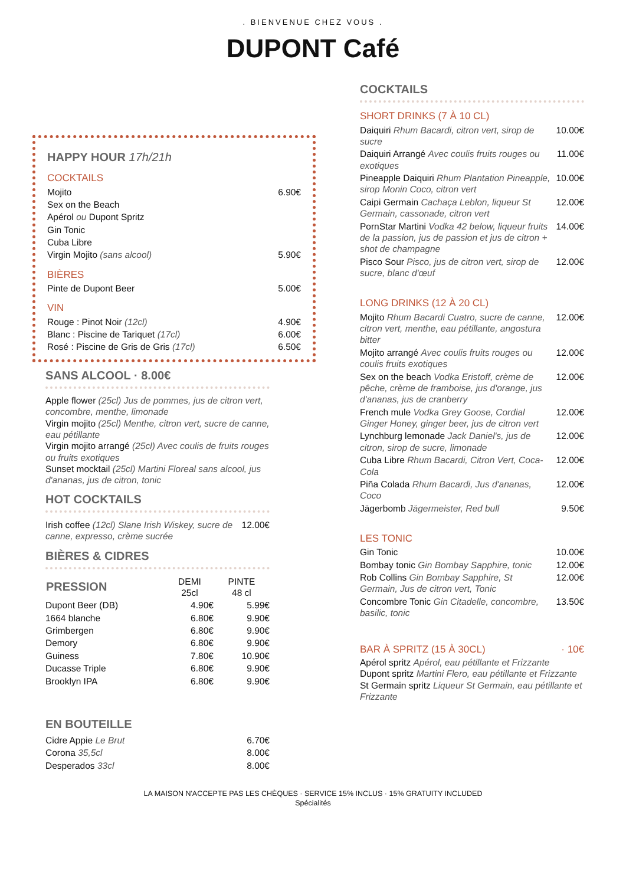. BIENVENUE CHEZ VOUS .
DUPONT Café
HAPPY HOUR 17h/21h
COCKTAILS
| Mojito | 6.90€ |
| Sex on the Beach | |
| Apérol ou Dupont Spritz | |
| Gin Tonic | |
| Cuba Libre | |
| Virgin Mojito (sans alcool) | 5.90€ |
BIÈRES
| Pinte de Dupont Beer | 5.00€ |
VIN
| Rouge : Pinot Noir (12cl) | 4.90€ |
| Blanc : Piscine de Tariquet (17cl) | 6.00€ |
| Rosé : Piscine de Gris de Gris (17cl) | 6.50€ |
SANS ALCOOL · 8.00€
Apple flower (25cl) Jus de pommes, jus de citron vert, concombre, menthe, limonade
Virgin mojito (25cl) Menthe, citron vert, sucre de canne, eau pétillante
Virgin mojito arrangé (25cl) Avec coulis de fruits rouges ou fruits exotiques
Sunset mocktail (25cl) Martini Floreal sans alcool, jus d'ananas, jus de citron, tonic
HOT COCKTAILS
| Irish coffee (12cl) Slane Irish Wiskey, sucre de canne, expresso, crème sucrée | 12.00€ |
BIÈRES & CIDRES
| PRESSION | DEMI 25cl | PINTE 48 cl |
| --- | --- | --- |
| Dupont Beer (DB) | 4.90€ | 5.99€ |
| 1664 blanche | 6.80€ | 9.90€ |
| Grimbergen | 6.80€ | 9.90€ |
| Demory | 6.80€ | 9.90€ |
| Guiness | 7.80€ | 10.90€ |
| Ducasse Triple | 6.80€ | 9.90€ |
| Brooklyn IPA | 6.80€ | 9.90€ |
EN BOUTEILLE
| Cidre Appie Le Brut | 6.70€ |
| Corona 35,5cl | 8.00€ |
| Desperados 33cl | 8.00€ |
COCKTAILS
SHORT DRINKS (7 À 10 CL)
| Daiquiri Rhum Bacardi, citron vert, sirop de sucre | 10.00€ |
| Daiquiri Arrangé Avec coulis fruits rouges ou exotiques | 11.00€ |
| Pineapple Daiquiri Rhum Plantation Pineapple, sirop Monin Coco, citron vert | 10.00€ |
| Caipi Germain Cachaça Leblon, liqueur St Germain, cassonade, citron vert | 12.00€ |
| PornStar Martini Vodka 42 below, liqueur fruits de la passion, jus de passion et jus de citron + shot de champagne | 14.00€ |
| Pisco Sour Pisco, jus de citron vert, sirop de sucre, blanc d'œuf | 12.00€ |
LONG DRINKS (12 À 20 CL)
| Mojito Rhum Bacardi Cuatro, sucre de canne, citron vert, menthe, eau pétillante, angostura bitter | 12.00€ |
| Mojito arrangé Avec coulis fruits rouges ou coulis fruits exotiques | 12.00€ |
| Sex on the beach Vodka Eristoff, crème de pêche, crème de framboise, jus d'orange, jus d'ananas, jus de cranberry | 12.00€ |
| French mule Vodka Grey Goose, Cordial Ginger Honey, ginger beer, jus de citron vert | 12.00€ |
| Lynchburg lemonade Jack Daniel's, jus de citron, sirop de sucre, limonade | 12.00€ |
| Cuba Libre Rhum Bacardi, Citron Vert, Coca-Cola | 12.00€ |
| Piña Colada Rhum Bacardi, Jus d'ananas, Coco | 12.00€ |
| Jägerbomb Jägermeister, Red bull | 9.50€ |
LES TONIC
| Gin Tonic | 10.00€ |
| Bombay tonic Gin Bombay Sapphire, tonic | 12.00€ |
| Rob Collins Gin Bombay Sapphire, St Germain, Jus de citron vert, Tonic | 12.00€ |
| Concombre Tonic Gin Citadelle, concombre, basilic, tonic | 13.50€ |
BAR À SPRITZ (15 À 30CL) · 10€
Apérol spritz Apérol, eau pétillante et Frizzante
Dupont spritz Martini Flero, eau pétillante et Frizzante
St Germain spritz Liqueur St Germain, eau pétillante et Frizzante
LA MAISON N'ACCEPTE PAS LES CHÈQUES · SERVICE 15% INCLUS · 15% GRATUITY INCLUDED
Spécialités